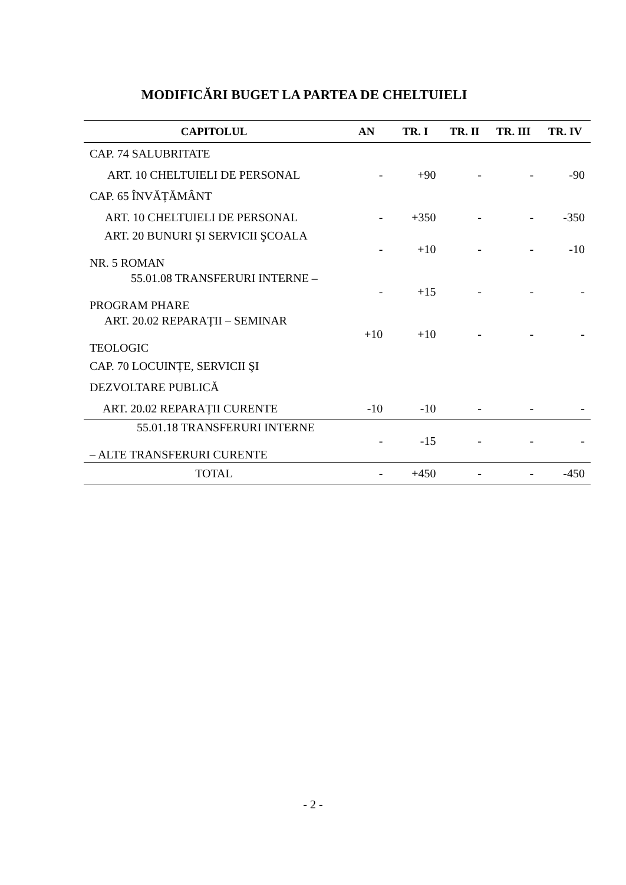MODIFICĂRI BUGET LA PARTEA DE CHELTUIELI
| CAPITOLUL | AN | TR. I | TR. II | TR. III | TR. IV |
| --- | --- | --- | --- | --- | --- |
| CAP. 74 SALUBRITATE | | | | | |
| ART. 10 CHELTUIELI DE PERSONAL | - | +90 | - | - | -90 |
| CAP. 65 ÎNVĂȚĂMÂNT | | | | | |
| ART. 10 CHELTUIELI DE PERSONAL | - | +350 | - | - | -350 |
| ART. 20 BUNURI ŞI SERVICII ŞCOALA NR. 5 ROMAN | - | +10 | - | - | -10 |
| 55.01.08 TRANSFERURI INTERNE – PROGRAM PHARE | - | +15 | - | - | - |
| ART. 20.02 REPARAȚII – SEMINAR TEOLOGIC | +10 | +10 | - | - | - |
| CAP. 70 LOCUINȚE, SERVICII ŞI | | | | | |
| DEZVOLTARE PUBLICĂ | | | | | |
| ART. 20.02 REPARAȚII CURENTE | -10 | -10 | - | - | - |
| 55.01.18 TRANSFERURI INTERNE – ALTE TRANSFERURI CURENTE | - | -15 | - | - | - |
| TOTAL | - | +450 | - | - | -450 |
- 2 -